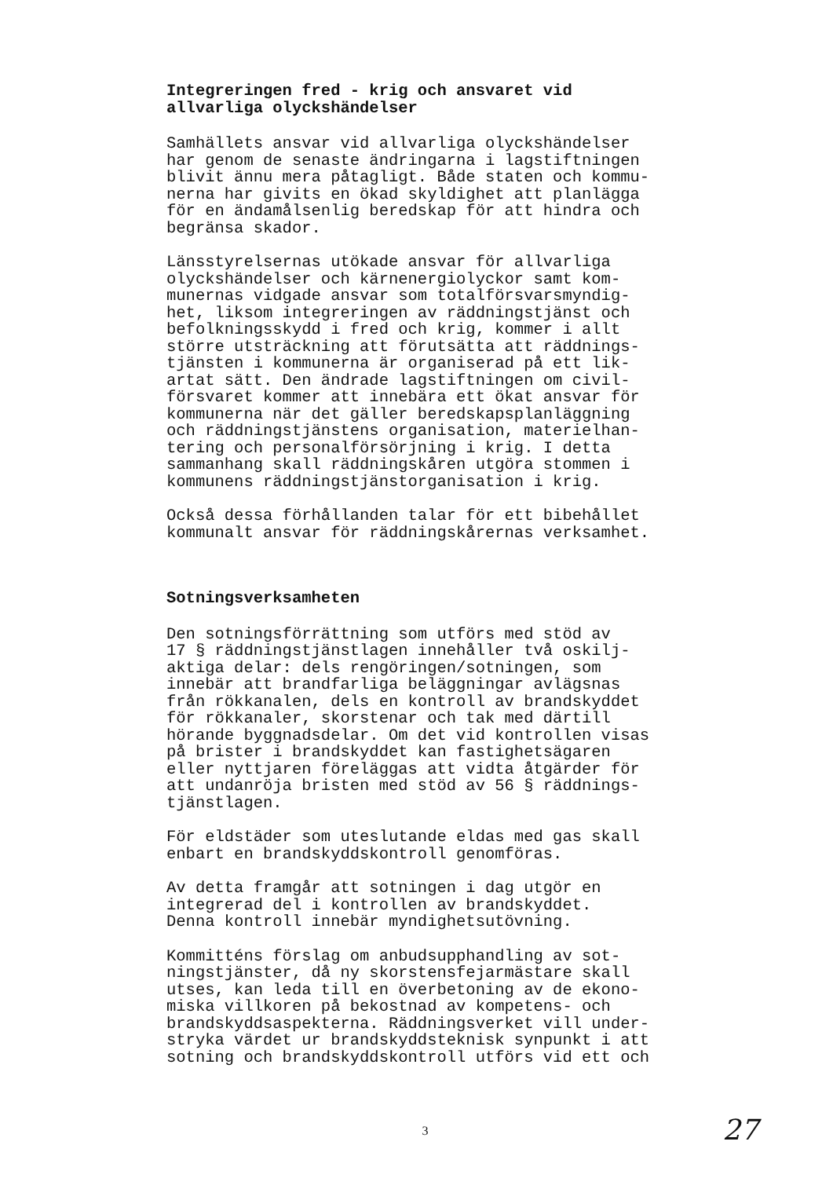Integreringen fred - krig och ansvaret vid
allvarliga olyckshändelser
Samhällets ansvar vid allvarliga olyckshändelser
har genom de senaste ändringarna i lagstiftningen
blivit ännu mera påtagligt. Både staten och kommu-
nerna har givits en ökad skyldighet att planlägga
för en ändamålsenlig beredskap för att hindra och
begränsa skador.
Länsstyrelsernas utökade ansvar för allvarliga
olyckshändelser och kärnenergiolyckor samt kom-
munernas vidgade ansvar som totalförsvarsmyndig-
het, liksom integreringen av räddningstjänst och
befolkningsskydd i fred och krig, kommer i allt
större utsträckning att förutsätta att räddnings-
tjänsten i kommunerna är organiserad på ett lik-
artat sätt. Den ändrade lagstiftningen om civil-
försvaret kommer att innebära ett ökat ansvar för
kommunerna när det gäller beredskapsplanläggning
och räddningstjänstens organisation, materielhan-
tering och personalförsörjning i krig. I detta
sammanhang skall räddningskåren utgöra stommen i
kommunens räddningstjänstorganisation i krig.
Också dessa förhållanden talar för ett bibehållet
kommunalt ansvar för räddningskårernas verksamhet.
Sotningsverksamheten
Den sotningsförrättning som utförs med stöd av
17 § räddningstjänstlagen innehåller två oskilj-
aktiga delar: dels rengöringen/sotningen, som
innebär att brandfarliga beläggningar avlägsnas
från rökkanalen, dels en kontroll av brandskyddet
för rökkanaler, skorstenar och tak med därtill
hörande byggnadsdelar. Om det vid kontrollen visas
på brister i brandskyddet kan fastighetsägaren
eller nyttjaren föreläggas att vidta åtgärder för
att undanröja bristen med stöd av 56 § räddnings-
tjänstlagen.
För eldstäder som uteslutande eldas med gas skall
enbart en brandskyddskontroll genomföras.
Av detta framgår att sotningen i dag utgör en
integrerad del i kontrollen av brandskyddet.
Denna kontroll innebär myndighetsutövning.
Kommitténs förslag om anbudsupphandling av sot-
ningstjänster, då ny skorstensfejarmästare skall
utses, kan leda till en överbetoning av de ekono-
miska villkoren på bekostnad av kompetens- och
brandskyddsaspekterna. Räddningsverket vill under-
stryka värdet ur brandskyddsteknisk synpunkt i att
sotning och brandskyddskontroll utförs vid ett och
3
27